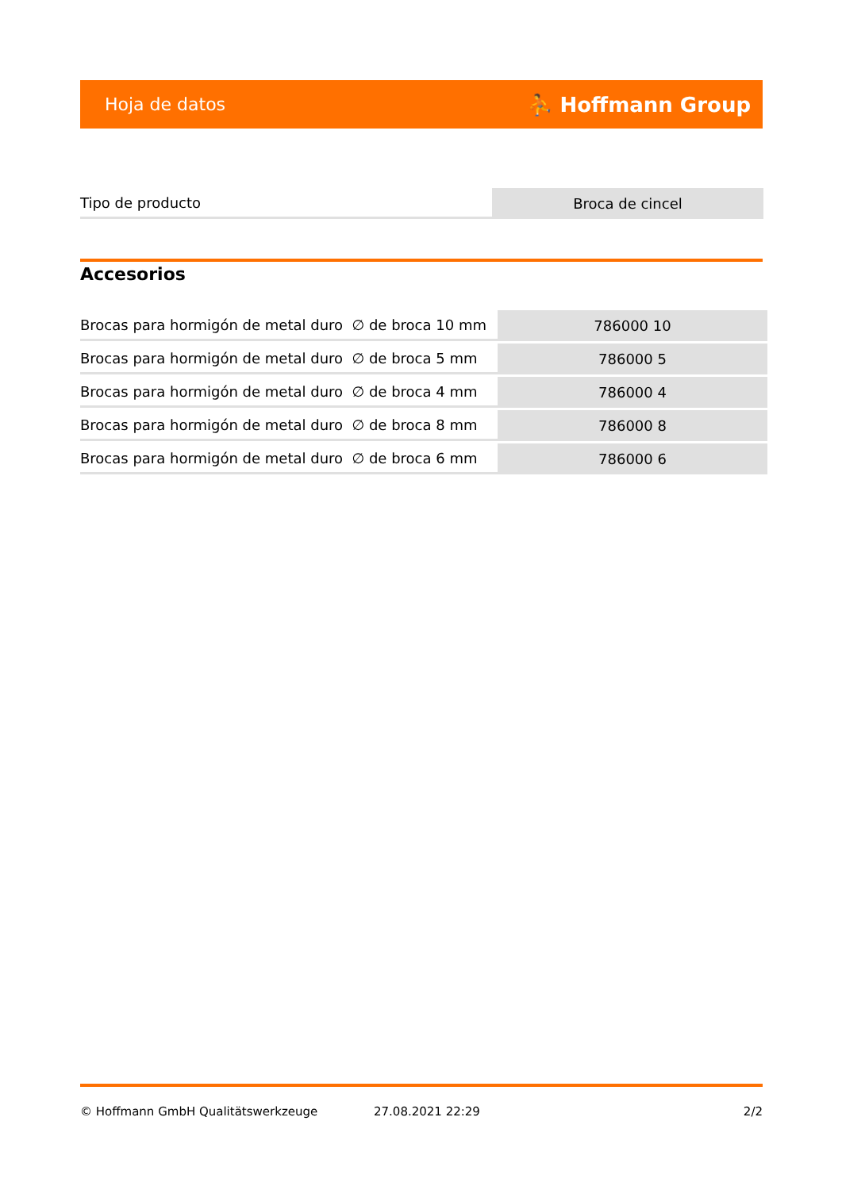Hoja de datos ⛹ Hoffmann Group
| Tipo de producto | Broca de cincel |
Accesorios
| Brocas para hormigón de metal duro ∅ de broca 10 mm | 786000 10 |
| Brocas para hormigón de metal duro ∅ de broca 5 mm | 786000 5 |
| Brocas para hormigón de metal duro ∅ de broca 4 mm | 786000 4 |
| Brocas para hormigón de metal duro ∅ de broca 8 mm | 786000 8 |
| Brocas para hormigón de metal duro ∅ de broca 6 mm | 786000 6 |
© Hoffmann GmbH Qualitätswerkzeuge 27.08.2021 22:29 2/2